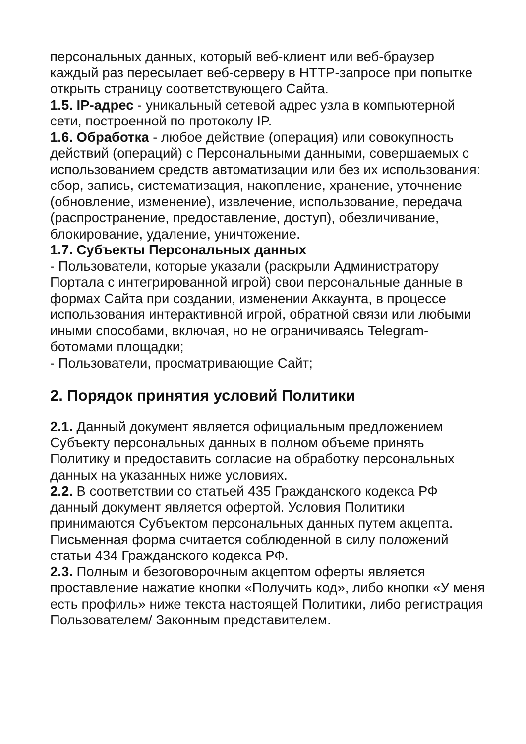персональных данных, который веб-клиент или веб-браузер каждый раз пересылает веб-серверу в HTTP-запросе при попытке открыть страницу соответствующего Сайта.
1.5. IP-адрес - уникальный сетевой адрес узла в компьютерной сети, построенной по протоколу IP.
1.6. Обработка - любое действие (операция) или совокупность действий (операций) с Персональными данными, совершаемых с использованием средств автоматизации или без их использования: сбор, запись, систематизация, накопление, хранение, уточнение (обновление, изменение), извлечение, использование, передача (распространение, предоставление, доступ), обезличивание, блокирование, удаление, уничтожение.
1.7. Субъекты Персональных данных
- Пользователи, которые указали (раскрыли Администратору Портала с интегрированной игрой) свои персональные данные в формах Сайта при создании, изменении Аккаунта, в процессе использования интерактивной игрой, обратной связи или любыми иными способами, включая, но не ограничиваясь Telegram-ботомами площадки;
- Пользователи, просматривающие Сайт;
2. Порядок принятия условий Политики
2.1. Данный документ является официальным предложением Субъекту персональных данных в полном объеме принять Политику и предоставить согласие на обработку персональных данных на указанных ниже условиях.
2.2. В соответствии со статьей 435 Гражданского кодекса РФ данный документ является офертой. Условия Политики принимаются Субъектом персональных данных путем акцепта. Письменная форма считается соблюденной в силу положений статьи 434 Гражданского кодекса РФ.
2.3. Полным и безоговорочным акцептом оферты является проставление нажатие кнопки «Получить код», либо кнопки «У меня есть профиль» ниже текста настоящей Политики, либо регистрация Пользователем/ Законным представителем.